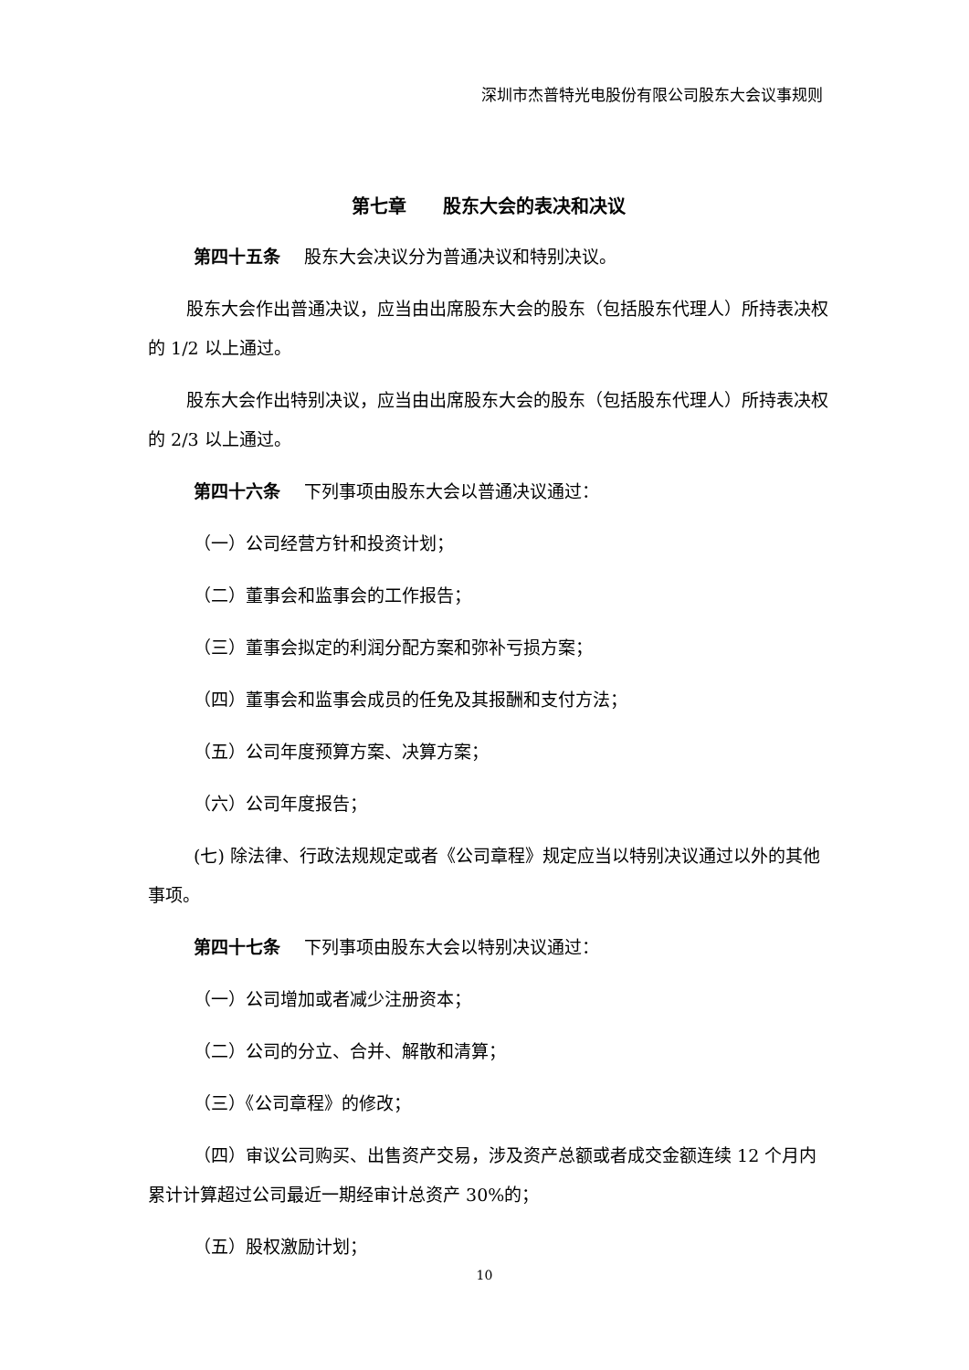深圳市杰普特光电股份有限公司股东大会议事规则
第七章　　股东大会的表决和决议
第四十五条 股东大会决议分为普通决议和特别决议。
股东大会作出普通决议，应当由出席股东大会的股东（包括股东代理人）所持表决权的 1/2 以上通过。
股东大会作出特别决议，应当由出席股东大会的股东（包括股东代理人）所持表决权的 2/3 以上通过。
第四十六条 下列事项由股东大会以普通决议通过：
（一）公司经营方针和投资计划；
（二）董事会和监事会的工作报告；
（三）董事会拟定的利润分配方案和弥补亏损方案；
（四）董事会和监事会成员的任免及其报酬和支付方法；
（五）公司年度预算方案、决算方案；
（六）公司年度报告；
(七) 除法律、行政法规规定或者《公司章程》规定应当以特别决议通过以外的其他事项。
第四十七条 下列事项由股东大会以特别决议通过：
（一）公司增加或者减少注册资本；
（二）公司的分立、合并、解散和清算；
（三）《公司章程》的修改；
（四）审议公司购买、出售资产交易，涉及资产总额或者成交金额连续 12 个月内累计计算超过公司最近一期经审计总资产 30%的；
（五）股权激励计划；
10